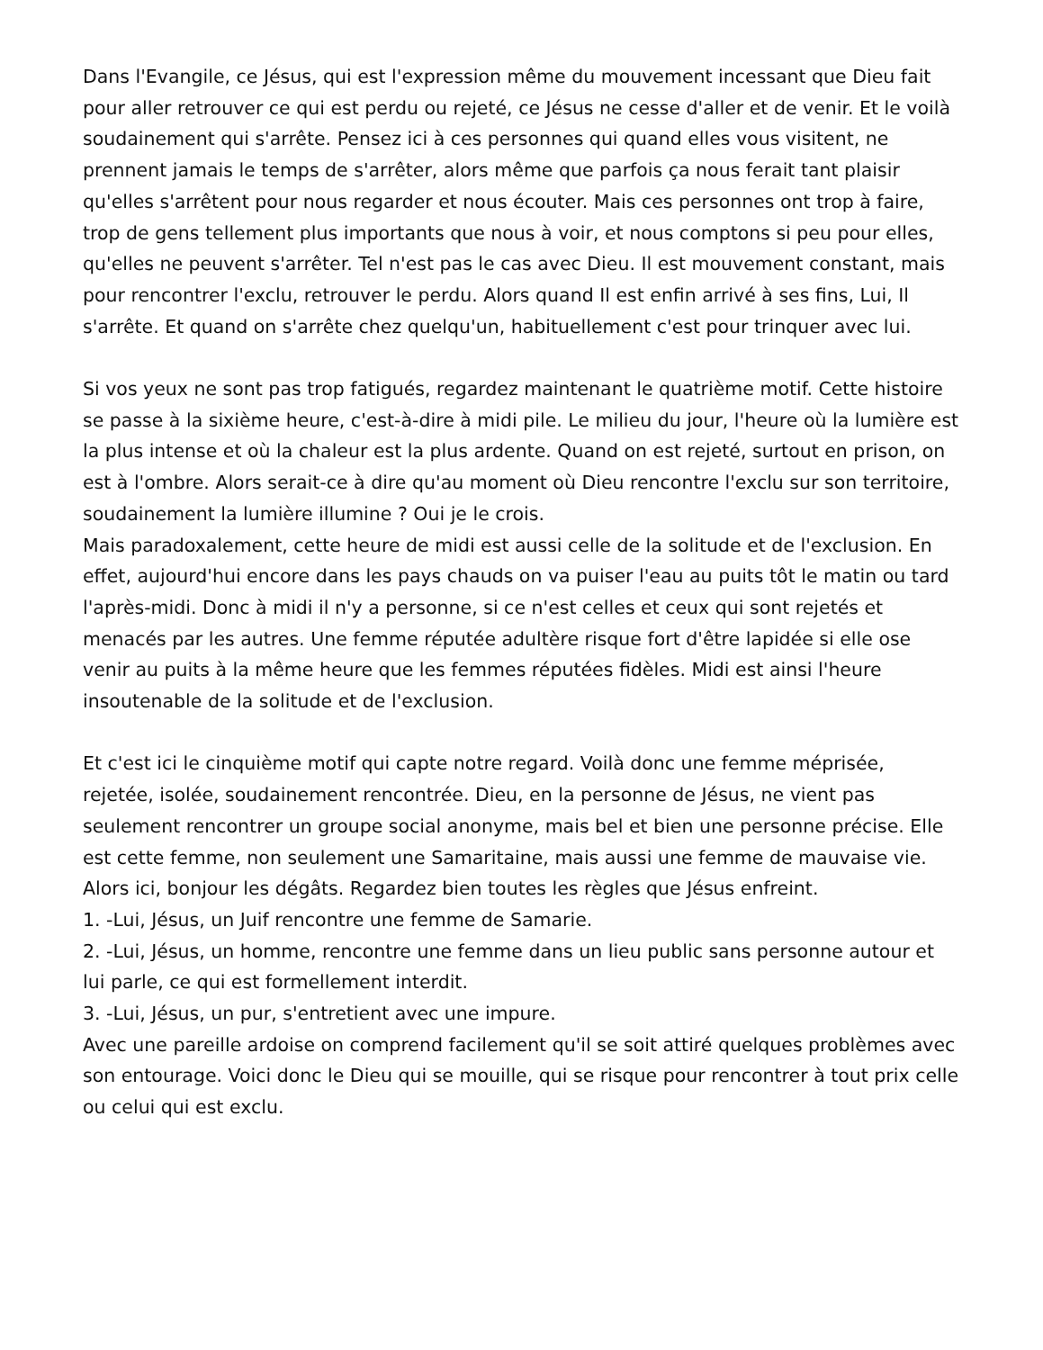Dans l'Evangile, ce Jésus, qui est l'expression même du mouvement incessant que Dieu fait pour aller retrouver ce qui est perdu ou rejeté, ce Jésus ne cesse d'aller et de venir. Et le voilà soudainement qui s'arrête. Pensez ici à ces personnes qui quand elles vous visitent, ne prennent jamais le temps de s'arrêter, alors même que parfois ça nous ferait tant plaisir qu'elles s'arrêtent pour nous regarder et nous écouter. Mais ces personnes ont trop à faire, trop de gens tellement plus importants que nous à voir, et nous comptons si peu pour elles, qu'elles ne peuvent s'arrêter. Tel n'est pas le cas avec Dieu. Il est mouvement constant, mais pour rencontrer l'exclu, retrouver le perdu. Alors quand Il est enfin arrivé à ses fins, Lui, Il s'arrête. Et quand on s'arrête chez quelqu'un, habituellement c'est pour trinquer avec lui.
Si vos yeux ne sont pas trop fatigués, regardez maintenant le quatrième motif. Cette histoire se passe à la sixième heure, c'est-à-dire à midi pile. Le milieu du jour, l'heure où la lumière est la plus intense et où la chaleur est la plus ardente. Quand on est rejeté, surtout en prison, on est à l'ombre. Alors serait-ce à dire qu'au moment où Dieu rencontre l'exclu sur son territoire, soudainement la lumière illumine ? Oui je le crois.
Mais paradoxalement, cette heure de midi est aussi celle de la solitude et de l'exclusion. En effet, aujourd'hui encore dans les pays chauds on va puiser l'eau au puits tôt le matin ou tard l'après-midi. Donc à midi il n'y a personne, si ce n'est celles et ceux qui sont rejetés et menacés par les autres. Une femme réputée adultère risque fort d'être lapidée si elle ose venir au puits à la même heure que les femmes réputées fidèles. Midi est ainsi l'heure insoutenable de la solitude et de l'exclusion.
Et c'est ici le cinquième motif qui capte notre regard. Voilà donc une femme méprisée, rejetée, isolée, soudainement rencontrée. Dieu, en la personne de Jésus, ne vient pas seulement rencontrer un groupe social anonyme, mais bel et bien une personne précise. Elle est cette femme, non seulement une Samaritaine, mais aussi une femme de mauvaise vie. Alors ici, bonjour les dégâts. Regardez bien toutes les règles que Jésus enfreint.
1. -Lui, Jésus, un Juif rencontre une femme de Samarie.
2. -Lui, Jésus, un homme, rencontre une femme dans un lieu public sans personne autour et lui parle, ce qui est formellement interdit.
3. -Lui, Jésus, un pur, s'entretient avec une impure.
Avec une pareille ardoise on comprend facilement qu'il se soit attiré quelques problèmes avec son entourage. Voici donc le Dieu qui se mouille, qui se risque pour rencontrer à tout prix celle ou celui qui est exclu.